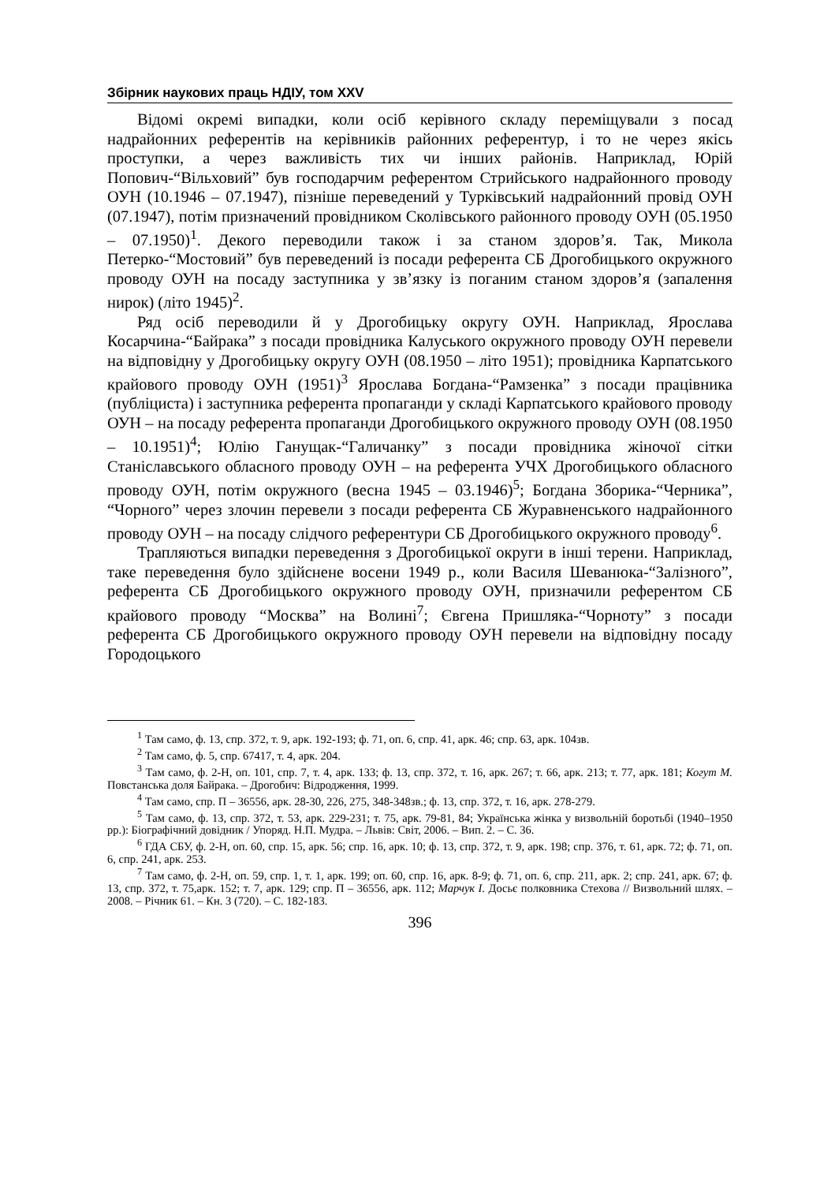Збірник наукових праць НДІУ, том XXV
Відомі окремі випадки, коли осіб керівного складу переміщували з посад надрайонних референтів на керівників районних референтур, і то не через якісь проступки, а через важливість тих чи інших районів. Наприклад, Юрій Попович-“Вільховий” був господарчим референтом Стрийського надрайонного проводу ОУН (10.1946 – 07.1947), пізніше переведений у Турківський надрайонний провід ОУН (07.1947), потім призначений провідником Сколівського районного проводу ОУН (05.1950 – 07.1950)<sup>1</sup>. Декого переводили також і за станом здоров’я. Так, Микола Петерко-“Мостовий” був переведений із посади референта СБ Дрогобицького окружного проводу ОУН на посаду заступника у зв’язку із поганим станом здоров’я (запалення нирок) (літо 1945)<sup>2</sup>.
Ряд осіб переводили й у Дрогобицьку округу ОУН. Наприклад, Ярослава Косарчина-“Байрака” з посади провідника Калуського окружного проводу ОУН перевели на відповідну у Дрогобицьку округу ОУН (08.1950 – літо 1951); провідника Карпатського крайового проводу ОУН (1951)<sup>3</sup> Ярослава Богдана-“Рамзенка” з посади працівника (публіциста) і заступника референта пропаганди у складі Карпатського крайового проводу ОУН – на посаду референта пропаганди Дрогобицького окружного проводу ОУН (08.1950 – 10.1951)<sup>4</sup>; Юлію Ганущак-“Галичанку” з посади провідника жіночої сітки Станіславського обласного проводу ОУН – на референта УЧХ Дрогобицького обласного проводу ОУН, потім окружного (весна 1945 – 03.1946)<sup>5</sup>; Богдана Зборика-“Черника”, “Чорного” через злочин перевели з посади референта СБ Журавненського надрайонного проводу ОУН – на посаду слідчого референтури СБ Дрогобицького окружного проводу<sup>6</sup>.
Трапляються випадки переведення з Дрогобицької округи в інші терени. Наприклад, таке переведення було здійснене восени 1949 р., коли Василя Шеванюка-“Залізного”, референта СБ Дрогобицького окружного проводу ОУН, призначили референтом СБ крайового проводу “Москва” на Волині<sup>7</sup>; Євгена Пришляка-“Чорноту” з посади референта СБ Дрогобицького окружного проводу ОУН перевели на відповідну посаду Городоцького
<sup>1</sup> Там само, ф. 13, спр. 372, т. 9, арк. 192-193; ф. 71, оп. 6, спр. 41, арк. 46; спр. 63, арк. 104зв.
<sup>2</sup> Там само, ф. 5, спр. 67417, т. 4, арк. 204.
<sup>3</sup> Там само, ф. 2-Н, оп. 101, спр. 7, т. 4, арк. 133; ф. 13, спр. 372, т. 16, арк. 267; т. 66, арк. 213; т. 77, арк. 181; Когут М. Повстанська доля Байрака. – Дрогобич: Відродження, 1999.
<sup>4</sup> Там само, спр. П – 36556, арк. 28-30, 226, 275, 348-348зв.; ф. 13, спр. 372, т. 16, арк. 278-279.
<sup>5</sup> Там само, ф. 13, спр. 372, т. 53, арк. 229-231; т. 75, арк. 79-81, 84; Українська жінка у визвольній боротьбі (1940–1950 рр.): Біографічний довідник / Упоряд. Н.П. Мудра. – Львів: Світ, 2006. – Вип. 2. – С. 36.
<sup>6</sup> ГДА СБУ, ф. 2-Н, оп. 60, спр. 15, арк. 56; спр. 16, арк. 10; ф. 13, спр. 372, т. 9, арк. 198; спр. 376, т. 61, арк. 72; ф. 71, оп. 6, спр. 241, арк. 253.
<sup>7</sup> Там само, ф. 2-Н, оп. 59, спр. 1, т. 1, арк. 199; оп. 60, спр. 16, арк. 8-9; ф. 71, оп. 6, спр. 211, арк. 2; спр. 241, арк. 67; ф. 13, спр. 372, т. 75,арк. 152; т. 7, арк. 129; спр. П – 36556, арк. 112; Марчук І. Досьє полковника Стехова // Визвольний шлях. – 2008. – Річник 61. – Кн. 3 (720). – С. 182-183.
396